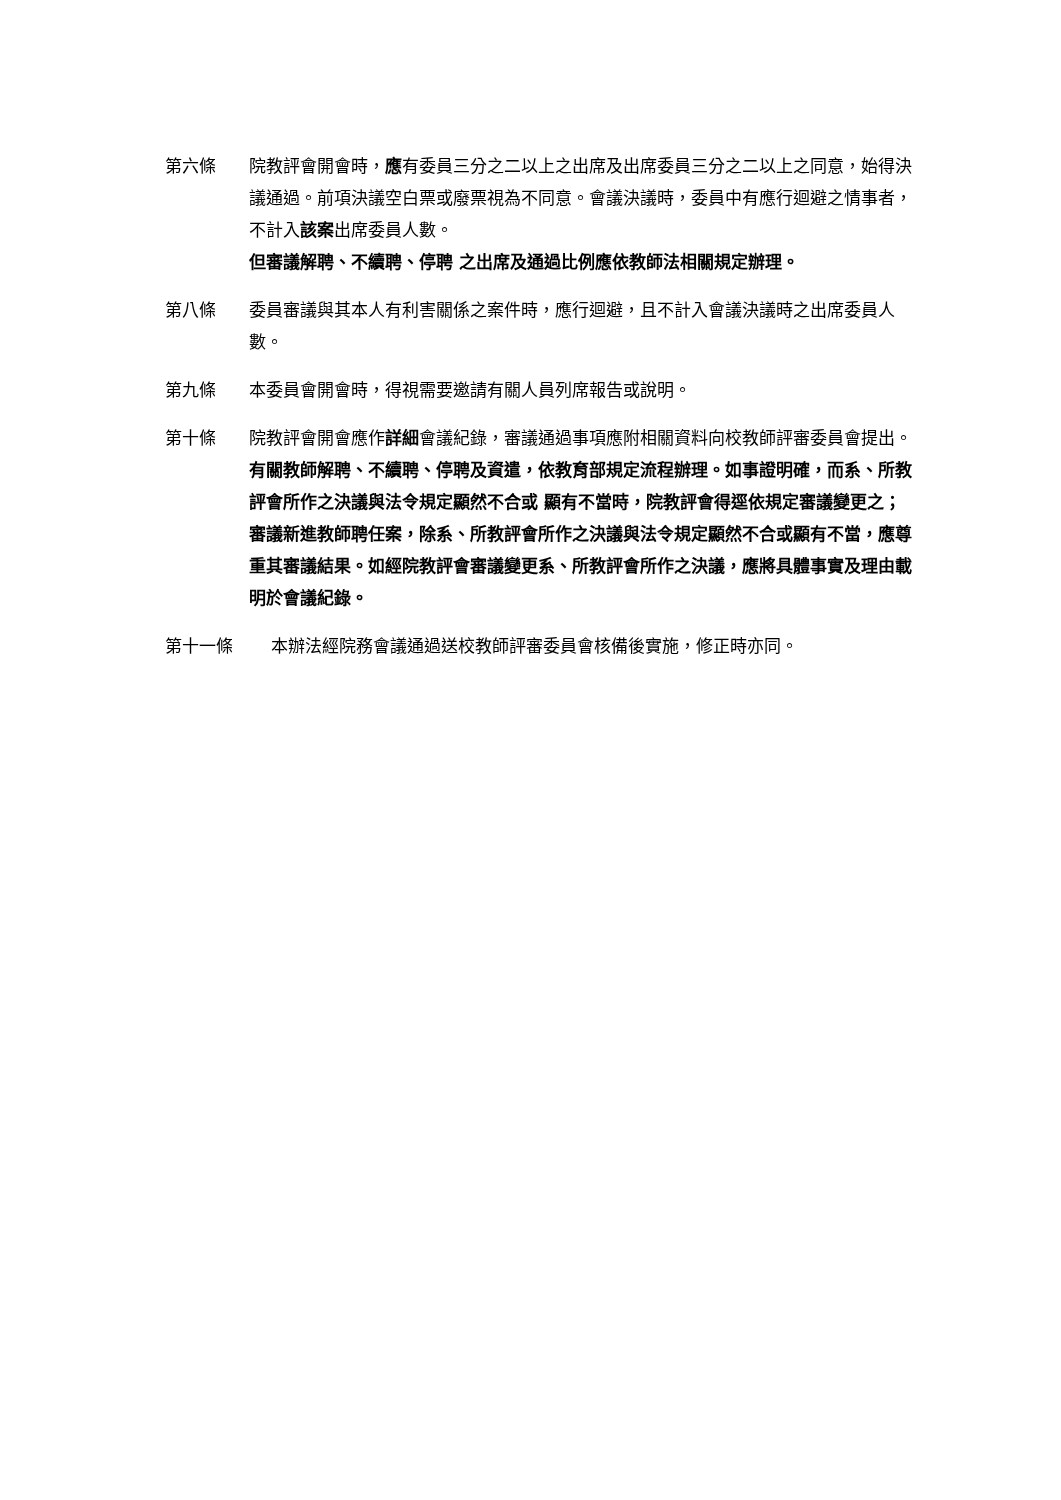第六條 院教評會開會時，應有委員三分之二以上之出席及出席委員三分之二以上之同意，始得決議通過。前項決議空白票或廢票視為不同意。會議決議時，委員中有應行迴避之情事者，不計入該案出席委員人數。
但審議解聘、不續聘、停聘 之出席及通過比例應依教師法相關規定辦理。
第八條 委員審議與其本人有利害關係之案件時，應行迴避，且不計入會議決議時之出席委員人數。
第九條 本委員會開會時，得視需要邀請有關人員列席報告或說明。
第十條 院教評會開會應作詳細會議紀錄，審議通過事項應附相關資料向校教師評審委員會提出。
有關教師解聘、不續聘、停聘及資遣，依教育部規定流程辦理。如事證明確，而系、所教評會所作之決議與法令規定顯然不合或 顯有不當時，院教評會得逕依規定審議變更之；審議新進教師聘任案，除系、所教評會所作之決議與法令規定顯然不合或顯有不當，應尊重其審議結果。如經院教評會審議變更系、所教評會所作之決議，應將具體事實及理由載明於會議紀錄。
第十一條 本辦法經院務會議通過送校教師評審委員會核備後實施，修正時亦同。